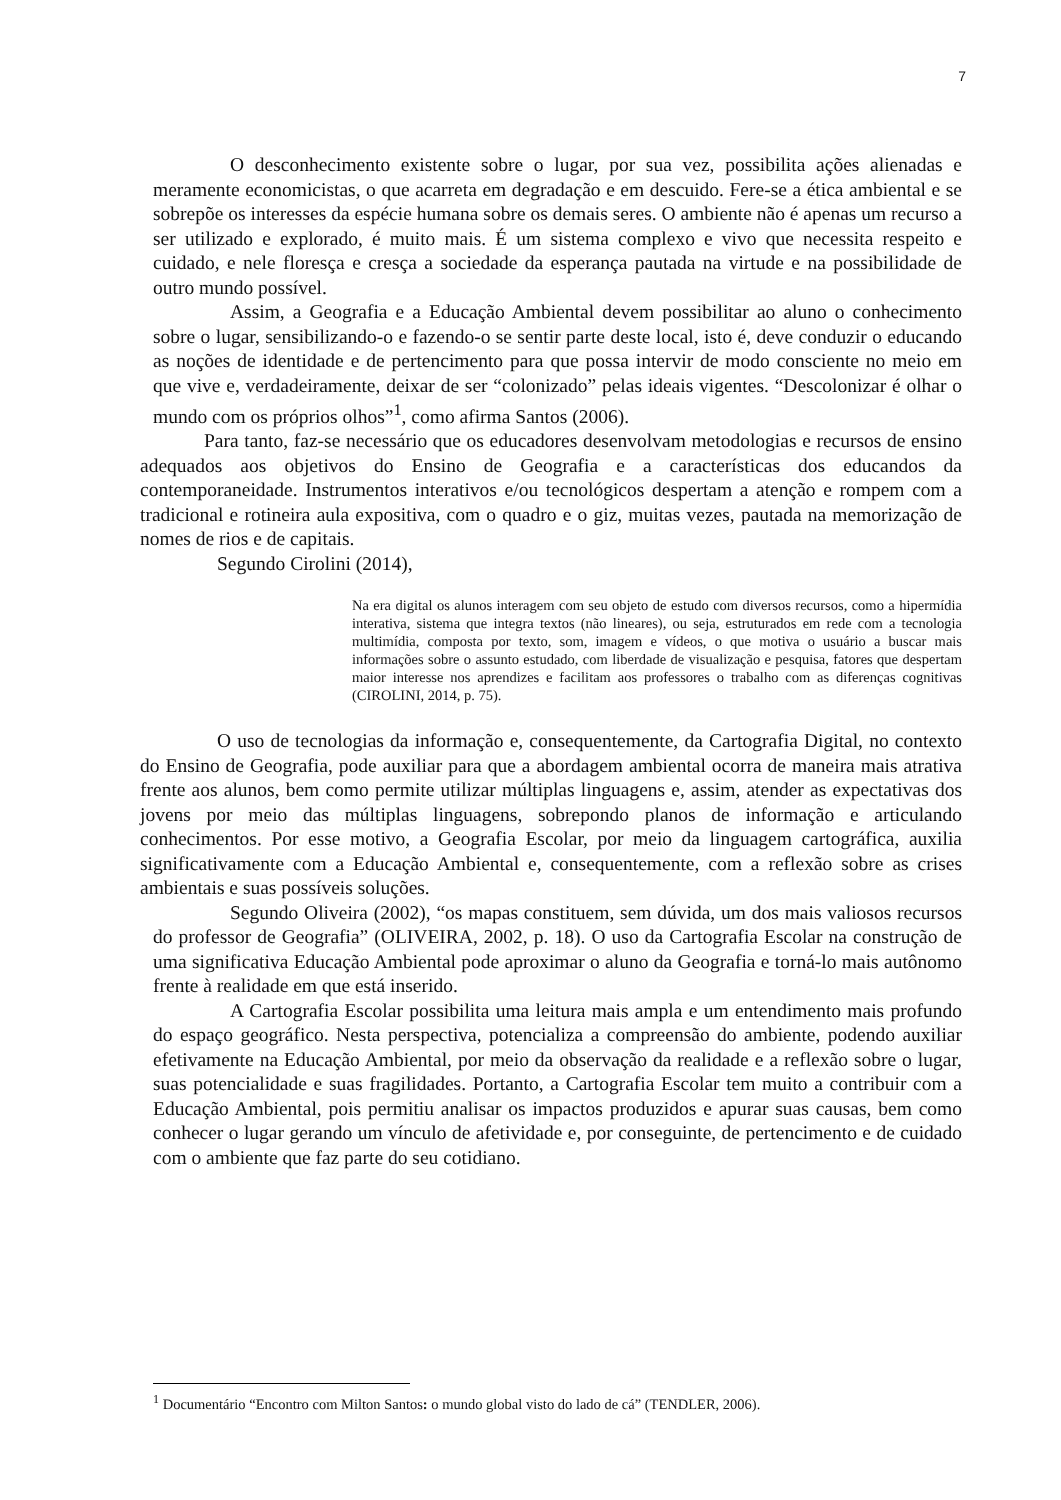7
O desconhecimento existente sobre o lugar, por sua vez, possibilita ações alienadas e meramente economicistas, o que acarreta em degradação e em descuido. Fere-se a ética ambiental e se sobrepõe os interesses da espécie humana sobre os demais seres. O ambiente não é apenas um recurso a ser utilizado e explorado, é muito mais. É um sistema complexo e vivo que necessita respeito e cuidado, e nele floresça e cresça a sociedade da esperança pautada na virtude e na possibilidade de outro mundo possível.
Assim, a Geografia e a Educação Ambiental devem possibilitar ao aluno o conhecimento sobre o lugar, sensibilizando-o e fazendo-o se sentir parte deste local, isto é, deve conduzir o educando as noções de identidade e de pertencimento para que possa intervir de modo consciente no meio em que vive e, verdadeiramente, deixar de ser “colonizado” pelas ideais vigentes. “Descolonizar é olhar o mundo com os próprios olhos”<sup>1</sup>, como afirma Santos (2006).
Para tanto, faz-se necessário que os educadores desenvolvam metodologias e recursos de ensino adequados aos objetivos do Ensino de Geografia e a características dos educandos da contemporaneidade. Instrumentos interativos e/ou tecnológicos despertam a atenção e rompem com a tradicional e rotineira aula expositiva, com o quadro e o giz, muitas vezes, pautada na memorização de nomes de rios e de capitais.
Segundo Cirolini (2014),
Na era digital os alunos interagem com seu objeto de estudo com diversos recursos, como a hipermídia interativa, sistema que integra textos (não lineares), ou seja, estruturados em rede com a tecnologia multimídia, composta por texto, som, imagem e vídeos, o que motiva o usuário a buscar mais informações sobre o assunto estudado, com liberdade de visualização e pesquisa, fatores que despertam maior interesse nos aprendizes e facilitam aos professores o trabalho com as diferenças cognitivas (CIROLINI, 2014, p. 75).
O uso de tecnologias da informação e, consequentemente, da Cartografia Digital, no contexto do Ensino de Geografia, pode auxiliar para que a abordagem ambiental ocorra de maneira mais atrativa frente aos alunos, bem como permite utilizar múltiplas linguagens e, assim, atender as expectativas dos jovens por meio das múltiplas linguagens, sobrepondo planos de informação e articulando conhecimentos. Por esse motivo, a Geografia Escolar, por meio da linguagem cartográfica, auxilia significativamente com a Educação Ambiental e, consequentemente, com a reflexão sobre as crises ambientais e suas possíveis soluções.
Segundo Oliveira (2002), “os mapas constituem, sem dúvida, um dos mais valiosos recursos do professor de Geografia” (OLIVEIRA, 2002, p. 18). O uso da Cartografia Escolar na construção de uma significativa Educação Ambiental pode aproximar o aluno da Geografia e torná-lo mais autônomo frente à realidade em que está inserido.
A Cartografia Escolar possibilita uma leitura mais ampla e um entendimento mais profundo do espaço geográfico. Nesta perspectiva, potencializa a compreensão do ambiente, podendo auxiliar efetivamente na Educação Ambiental, por meio da observação da realidade e a reflexão sobre o lugar, suas potencialidade e suas fragilidades. Portanto, a Cartografia Escolar tem muito a contribuir com a Educação Ambiental, pois permitiu analisar os impactos produzidos e apurar suas causas, bem como conhecer o lugar gerando um vínculo de afetividade e, por conseguinte, de pertencimento e de cuidado com o ambiente que faz parte do seu cotidiano.
<sup>1</sup> Documentário “Encontro com Milton Santos: o mundo global visto do lado de cá” (TENDLER, 2006).